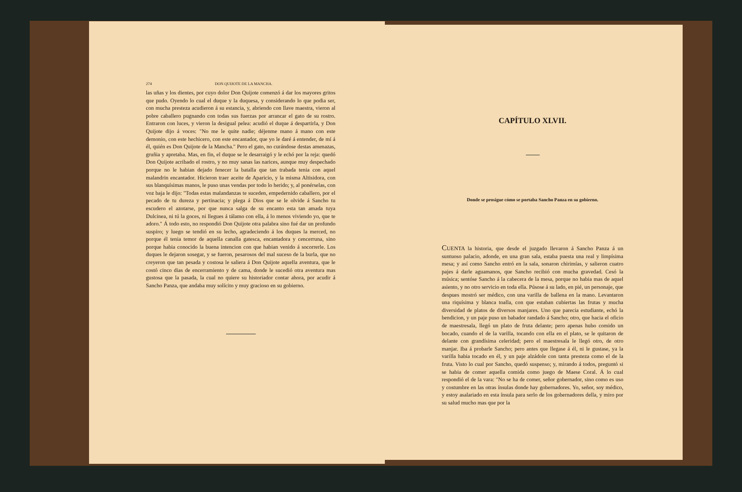274 DON QUIJOTE DE LA MANCHA.
las uñas y los dientes, por cuyo dolor Don Quijote comenzó á dar los mayores gritos que pudo. Oyendo lo cual el duque y la duquesa, y considerando lo que podia ser, con mucha presteza acudieron á su estancia, y, abriendo con llave maestra, vieron al pobre caballero pugnando con todas sus fuerzas por arrancar el gato de su rostro. Entraron con luces, y vieron la desigual pelea: acudió el duque á despartirla, y Don Quijote dijo á voces: "No me le quite nadie; déjenme mano á mano con este demonio, con este hechicero, con este encantador, que yo le daré á entender, de mí á él, quién es Don Quijote de la Mancha." Pero el gato, no curándose destas amenazas, gruñia y apretaba. Mas, en fin, el duque se le desarraigó y le echó por la reja: quedó Don Quijote acribado el rostro, y no muy sanas las narices, aunque muy despechado porque no le habian dejado fenecer la batalla que tan trabada tenia con aquel malandrin encantador. Hicieron traer aceite de Aparicio, y la misma Altisidora, con sus blanquísimas manos, le puso unas vendas por todo lo herido; y, al ponérselas, con voz baja le dijo: "Todas estas malandanzas te suceden, empedernido caballero, por el pecado de tu dureza y pertinacia; y plega á Dios que se le olvide á Sancho tu escudero el azotarse, por que nunca salga de su encanto esta tan amada tuya Dulcinea, ni tú la goces, ni llegues á tálamo con ella, á lo menos viviendo yo, que te adoro." Á todo esto, no respondió Don Quijote otra palabra sino fué dar un profundo suspiro; y luego se tendió en su lecho, agradeciendo á los duques la merced, no porque él tenia temor de aquella canalla gatesca, encantadora y cencerruna, sino porque habia conocido la buena intencion con que habian venido á socorrerle. Los duques le dejaron sosegar, y se fueron, pesarosos del mal suceso de la burla, que no creyeron que tan pesada y costosa le saliera á Don Quijote aquella aventura, que le costó cinco dias de encerramiento y de cama, donde le sucedió otra aventura mas gustosa que la pasada, la cual no quiere su historiador contar ahora, por acudir á Sancho Panza, que andaba muy solícito y muy gracioso en su gobierno.
CAPÍTULO XLVII.
Donde se prosigue cómo se portaba Sancho Panza en su gobierno.
CUENTA la historia, que desde el juzgado llevaron á Sancho Panza á un suntuoso palacio, adonde, en una gran sala, estaba puesta una real y limpísima mesa; y así como Sancho entró en la sala, sonaron chirimías, y salieron cuatro pajes á darle aguamanos, que Sancho recibió con mucha gravedad. Cesó la música; sentóse Sancho á la cabecera de la mesa, porque no habia mas de aquel asiento, y no otro servicio en toda ella. Púsose á su lado, en pié, un personaje, que despues mostró ser médico, con una varilla de ballena en la mano. Levantaron una riquísima y blanca toalla, con que estaban cubiertas las frutas y mucha diversidad de platos de diversos manjares. Uno que parecia estudiante, echó la bendicion, y un paje puso un babador randado á Sancho; otro, que hacia el oficio de maestresala, llegó un plato de fruta delante; pero apenas hubo comido un bocado, cuando el de la varilla, tocando con ella en el plato, se le quitaron de delante con grandísima celeridad; pero el maestresala le llegó otro, de otro manjar. Iba á probarle Sancho; pero antes que llegase á él, ni le gustase, ya la varilla habia tocado en él, y un paje alzádole con tanta presteza como el de la fruta. Visto lo cual por Sancho, quedó suspenso; y, mirando á todos, preguntó si se habia de comer aquella comida como juego de Maese Coral. Á lo cual respondió el de la vara: "No se ha de comer, señor gobernador, sino como es uso y costumbre en las otras ínsulas donde hay gobernadores. Yo, señor, soy médico, y estoy asalariado en esta ínsula para serlo de los gobernadores della, y miro por su salud mucho mas que por la